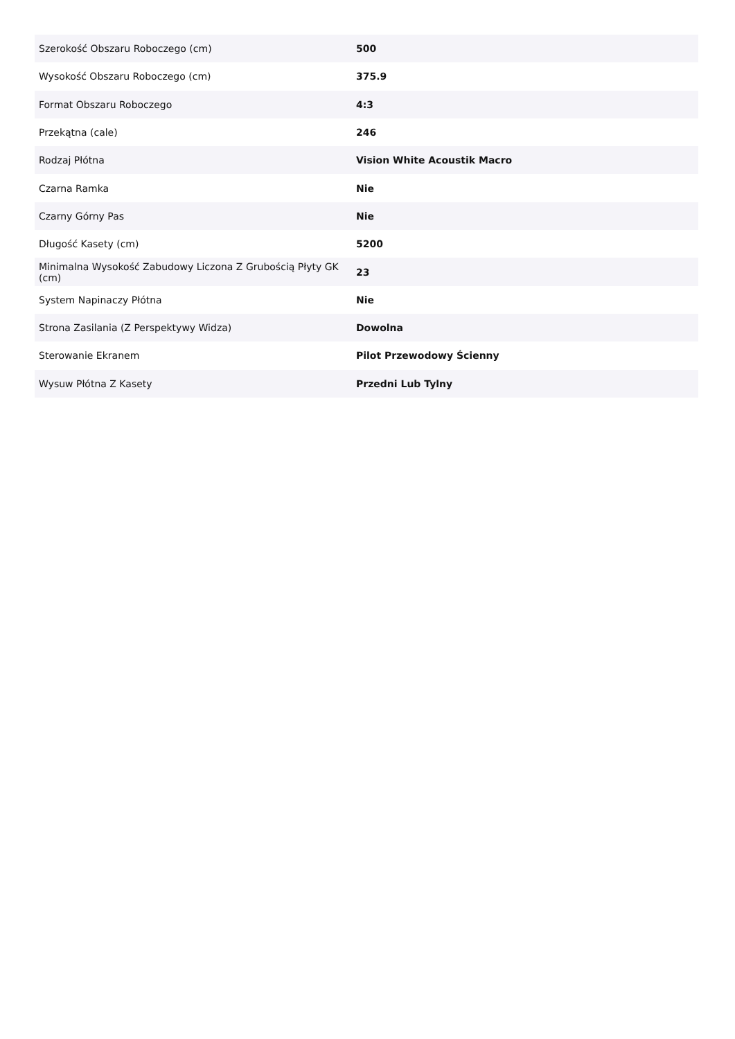| Szerokość Obszaru Roboczego (cm) | 500 |
| Wysokość Obszaru Roboczego (cm) | 375.9 |
| Format Obszaru Roboczego | 4:3 |
| Przekątna (cale) | 246 |
| Rodzaj Płótna | Vision White Acoustik Macro |
| Czarna Ramka | Nie |
| Czarny Górny Pas | Nie |
| Długość Kasety (cm) | 5200 |
| Minimalna Wysokość Zabudowy Liczona Z Grubością Płyty GK (cm) | 23 |
| System Napinaczy Płótna | Nie |
| Strona Zasilania (Z Perspektywy Widza) | Dowolna |
| Sterowanie Ekranem | Pilot Przewodowy Ścienny |
| Wysuw Płótna Z Kasety | Przedni Lub Tylny |